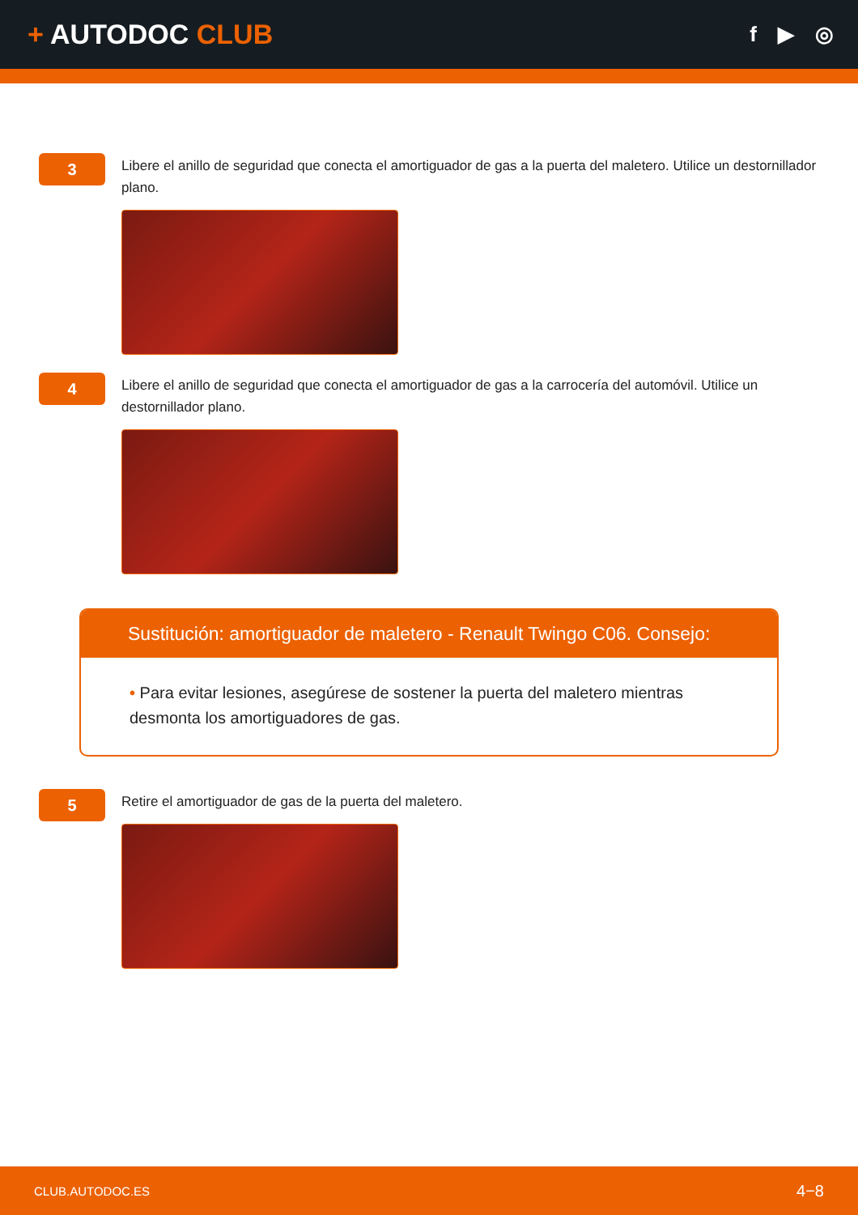+ AUTODOC CLUB
f ▶ ◎
3
Libere el anillo de seguridad que conecta el amortiguador de gas a la puerta del maletero. Utilice un destornillador plano.
4
Libere el anillo de seguridad que conecta el amortiguador de gas a la carrocería del automóvil. Utilice un destornillador plano.
Sustitución: amortiguador de maletero - Renault Twingo C06. Consejo:
• Para evitar lesiones, asegúrese de sostener la puerta del maletero mientras desmonta los amortiguadores de gas.
5
Retire el amortiguador de gas de la puerta del maletero.
CLUB.AUTODOC.ES 4−8